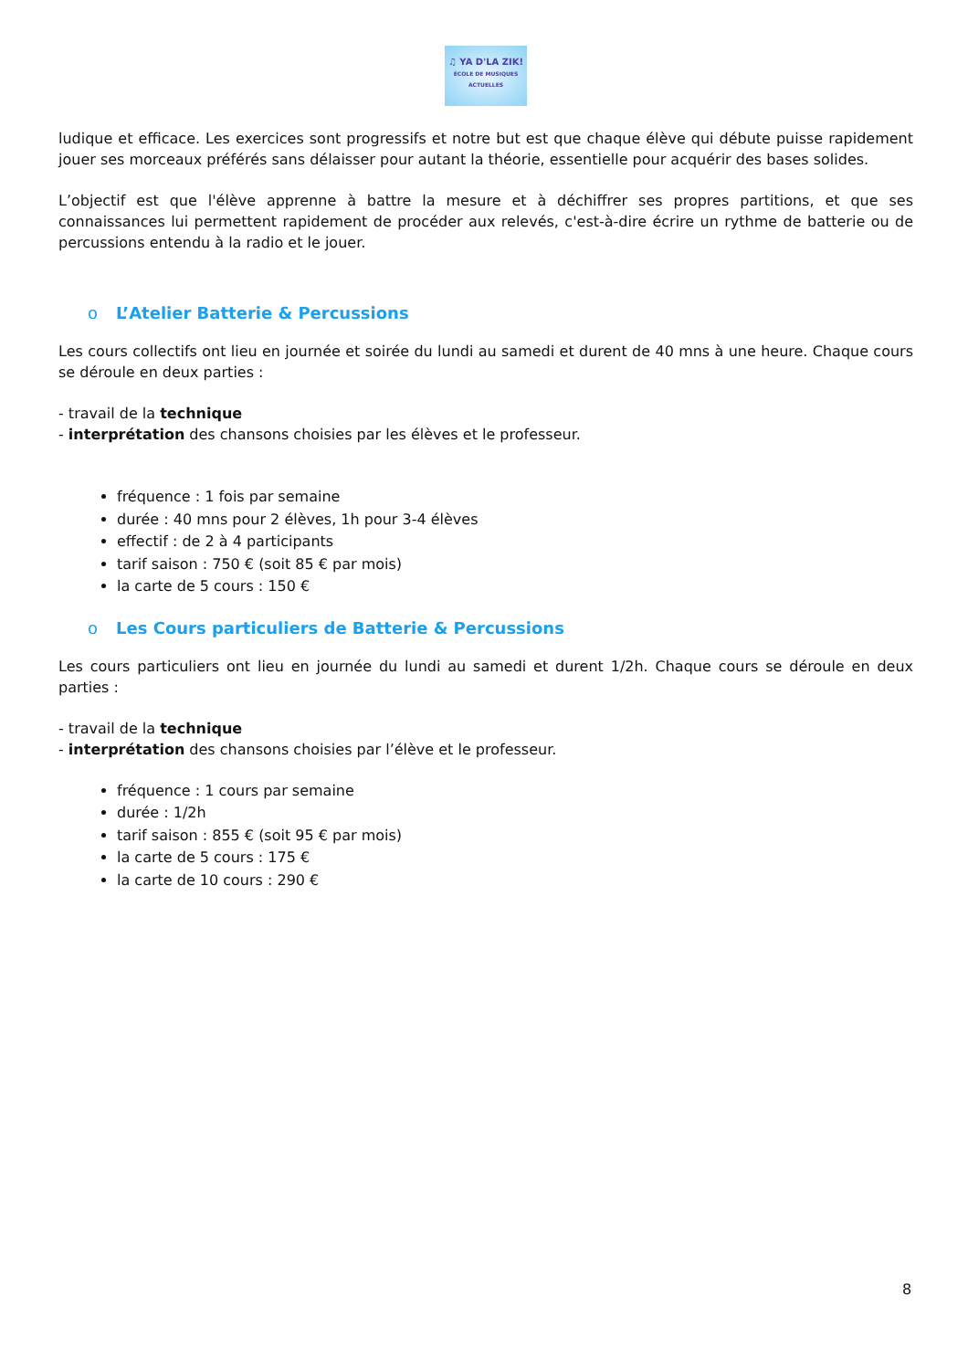♫ YA D'LA ZIK!
ÉCOLE DE MUSIQUES ACTUELLES
ludique et efficace. Les exercices sont progressifs et notre but est que chaque élève qui débute puisse rapidement jouer ses morceaux préférés sans délaisser pour autant la théorie, essentielle pour acquérir des bases solides.
L’objectif est que l'élève apprenne à battre la mesure et à déchiffrer ses propres partitions, et que ses connaissances lui permettent rapidement de procéder aux relevés, c'est-à-dire écrire un rythme de batterie ou de percussions entendu à la radio et le jouer.
o L’Atelier Batterie & Percussions
Les cours collectifs ont lieu en journée et soirée du lundi au samedi et durent de 40 mns à une heure. Chaque cours se déroule en deux parties :
- travail de la technique
- interprétation des chansons choisies par les élèves et le professeur.
fréquence : 1 fois par semaine
durée : 40 mns pour 2 élèves, 1h pour 3-4 élèves
effectif : de 2 à 4 participants
tarif saison : 750 € (soit 85 € par mois)
la carte de 5 cours : 150 €
o Les Cours particuliers de Batterie & Percussions
Les cours particuliers ont lieu en journée du lundi au samedi et durent 1/2h. Chaque cours se déroule en deux parties :
- travail de la technique
- interprétation des chansons choisies par l’élève et le professeur.
fréquence : 1 cours par semaine
durée : 1/2h
tarif saison : 855 € (soit 95 € par mois)
la carte de 5 cours : 175 €
la carte de 10 cours : 290 €
8